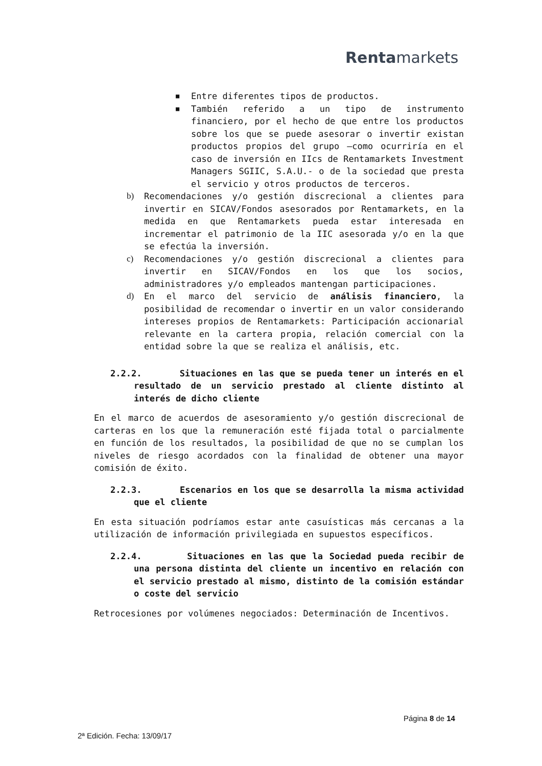Rentamarkets
■
Entre diferentes tipos de productos.
■
También referido a un tipo de instrumento financiero, por el hecho de que entre los productos sobre los que se puede asesorar o invertir existan productos propios del grupo –como ocurriría en el caso de inversión en IIcs de Rentamarkets Investment Managers SGIIC, S.A.U.- o de la sociedad que presta el servicio y otros productos de terceros.
b) Recomendaciones y/o gestión discrecional a clientes para invertir en SICAV/Fondos asesorados por Rentamarkets, en la medida en que Rentamarkets pueda estar interesada en incrementar el patrimonio de la IIC asesorada y/o en la que se efectúa la inversión.
c) Recomendaciones y/o gestión discrecional a clientes para invertir en SICAV/Fondos en los que los socios, administradores y/o empleados mantengan participaciones.
d) En el marco del servicio de análisis financiero, la posibilidad de recomendar o invertir en un valor considerando intereses propios de Rentamarkets: Participación accionarial relevante en la cartera propia, relación comercial con la entidad sobre la que se realiza el análisis, etc.
2.2.2. Situaciones en las que se pueda tener un interés en el resultado de un servicio prestado al cliente distinto al interés de dicho cliente
En el marco de acuerdos de asesoramiento y/o gestión discrecional de carteras en los que la remuneración esté fijada total o parcialmente en función de los resultados, la posibilidad de que no se cumplan los niveles de riesgo acordados con la finalidad de obtener una mayor comisión de éxito.
2.2.3. Escenarios en los que se desarrolla la misma actividad que el cliente
En esta situación podríamos estar ante casuísticas más cercanas a la utilización de información privilegiada en supuestos específicos.
2.2.4. Situaciones en las que la Sociedad pueda recibir de una persona distinta del cliente un incentivo en relación con el servicio prestado al mismo, distinto de la comisión estándar o coste del servicio
Retrocesiones por volúmenes negociados: Determinación de Incentivos.
Página 8 de 14
2ª Edición. Fecha: 13/09/17